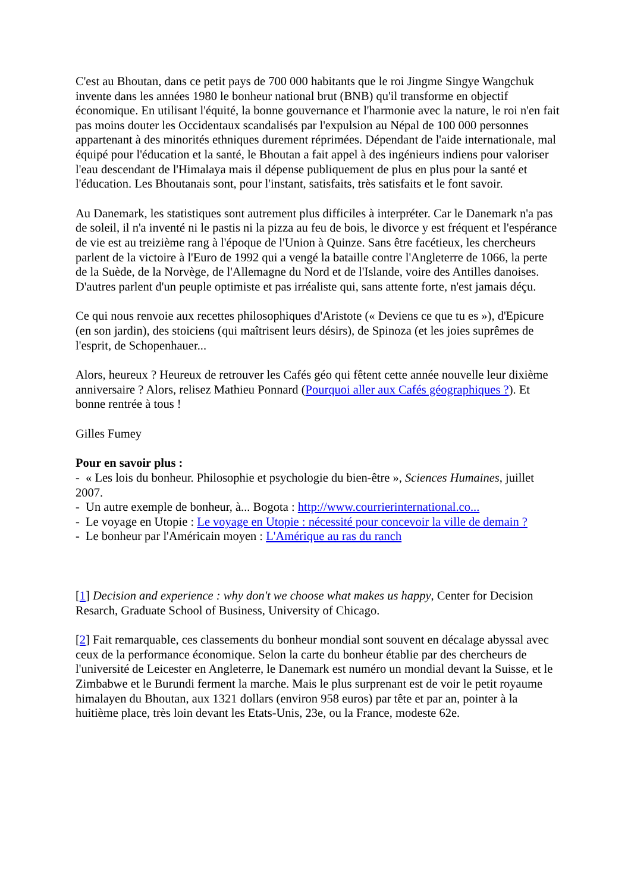C'est au Bhoutan, dans ce petit pays de 700 000 habitants que le roi Jingme Singye Wangchuk invente dans les années 1980 le bonheur national brut (BNB) qu'il transforme en objectif économique. En utilisant l'équité, la bonne gouvernance et l'harmonie avec la nature, le roi n'en fait pas moins douter les Occidentaux scandalisés par l'expulsion au Népal de 100 000 personnes appartenant à des minorités ethniques durement réprimées. Dépendant de l'aide internationale, mal équipé pour l'éducation et la santé, le Bhoutan a fait appel à des ingénieurs indiens pour valoriser l'eau descendant de l'Himalaya mais il dépense publiquement de plus en plus pour la santé et l'éducation. Les Bhoutanais sont, pour l'instant, satisfaits, très satisfaits et le font savoir.
Au Danemark, les statistiques sont autrement plus difficiles à interpréter. Car le Danemark n'a pas de soleil, il n'a inventé ni le pastis ni la pizza au feu de bois, le divorce y est fréquent et l'espérance de vie est au treizième rang à l'époque de l'Union à Quinze. Sans être facétieux, les chercheurs parlent de la victoire à l'Euro de 1992 qui a vengé la bataille contre l'Angleterre de 1066, la perte de la Suède, de la Norvège, de l'Allemagne du Nord et de l'Islande, voire des Antilles danoises. D'autres parlent d'un peuple optimiste et pas irréaliste qui, sans attente forte, n'est jamais déçu.
Ce qui nous renvoie aux recettes philosophiques d'Aristote (« Deviens ce que tu es »), d'Epicure (en son jardin), des stoiciens (qui maîtrisent leurs désirs), de Spinoza (et les joies suprêmes de l'esprit, de Schopenhauer...
Alors, heureux ? Heureux de retrouver les Cafés géo qui fêtent cette année nouvelle leur dixième anniversaire ? Alors, relisez Mathieu Ponnard (Pourquoi aller aux Cafés géographiques ?). Et bonne rentrée à tous !
Gilles Fumey
Pour en savoir plus :
- « Les lois du bonheur. Philosophie et psychologie du bien-être », Sciences Humaines, juillet 2007.
- Un autre exemple de bonheur, à... Bogota : http://www.courrierinternational.co...
- Le voyage en Utopie : Le voyage en Utopie : nécessité pour concevoir la ville de demain ?
- Le bonheur par l'Américain moyen : L'Amérique au ras du ranch
[1] Decision and experience : why don't we choose what makes us happy, Center for Decision Resarch, Graduate School of Business, University of Chicago.
[2] Fait remarquable, ces classements du bonheur mondial sont souvent en décalage abyssal avec ceux de la performance économique. Selon la carte du bonheur établie par des chercheurs de l'université de Leicester en Angleterre, le Danemark est numéro un mondial devant la Suisse, et le Zimbabwe et le Burundi ferment la marche. Mais le plus surprenant est de voir le petit royaume himalayen du Bhoutan, aux 1321 dollars (environ 958 euros) par tête et par an, pointer à la huitième place, très loin devant les Etats-Unis, 23e, ou la France, modeste 62e.